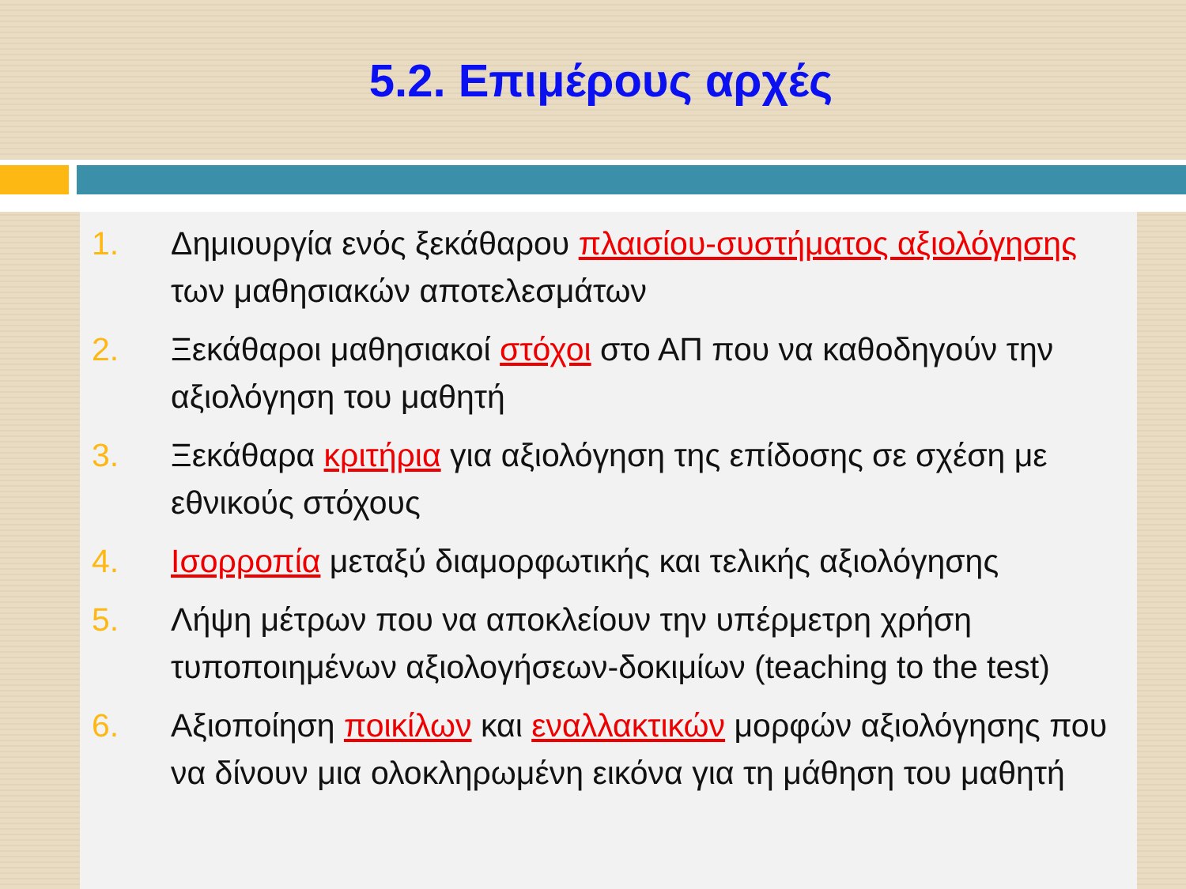5.2. Επιμέρους αρχές
1. Δημιουργία ενός ξεκάθαρου πλαισίου-συστήματος αξιολόγησης των μαθησιακών αποτελεσμάτων
2. Ξεκάθαροι μαθησιακοί στόχοι στο ΑΠ που να καθοδηγούν την αξιολόγηση του μαθητή
3. Ξεκάθαρα κριτήρια για αξιολόγηση της επίδοσης σε σχέση με εθνικούς στόχους
4. Ισορροπία μεταξύ διαμορφωτικής και τελικής αξιολόγησης
5. Λήψη μέτρων που να αποκλείουν την υπέρμετρη χρήση τυποποιημένων αξιολογήσεων-δοκιμίων (teaching to the test)
6. Αξιοποίηση ποικίλων και εναλλακτικών μορφών αξιολόγησης που να δίνουν μια ολοκληρωμένη εικόνα για τη μάθηση του μαθητή